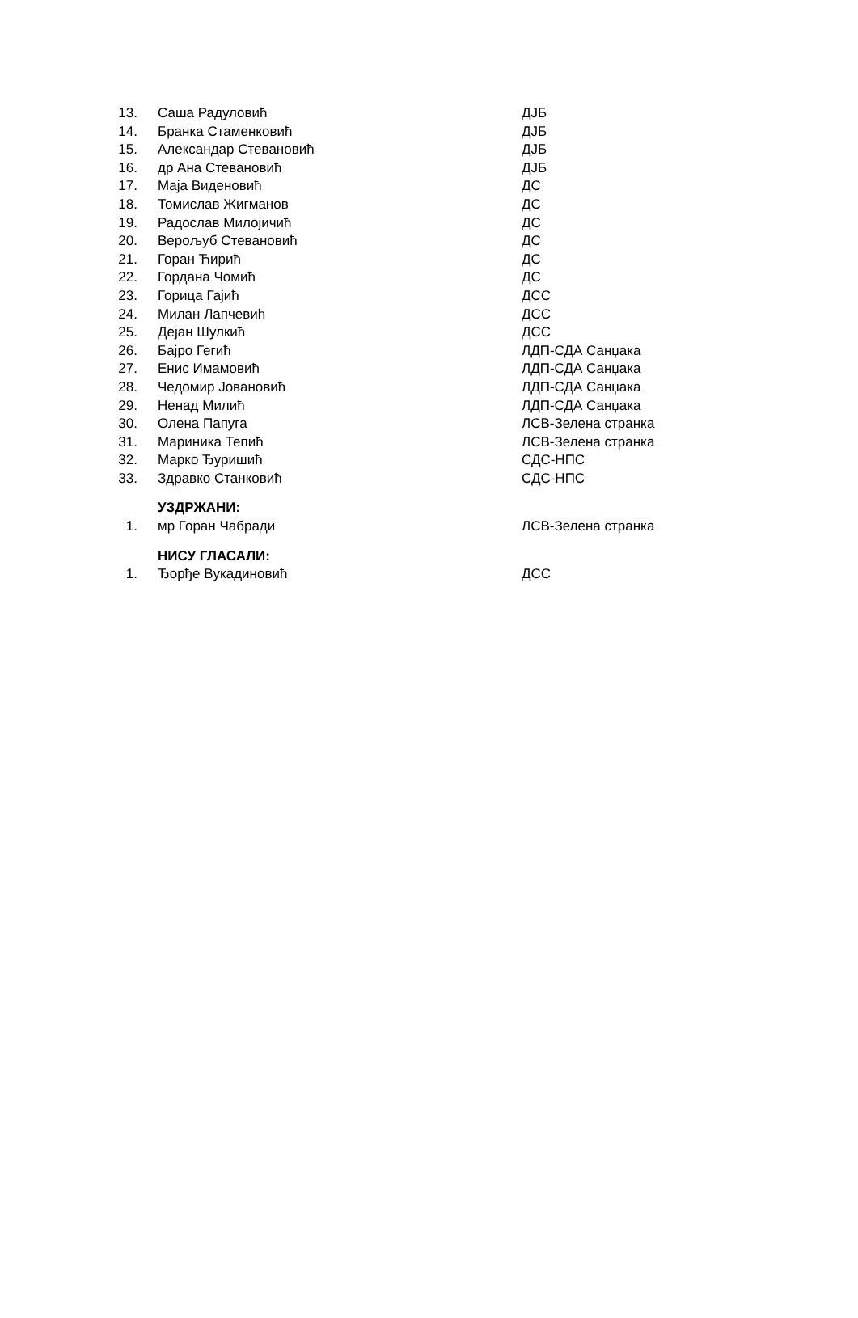| 13. | Саша Радуловић | ДЈБ |
| 14. | Бранка Стаменковић | ДЈБ |
| 15. | Александар Стевановић | ДЈБ |
| 16. | др Ана Стевановић | ДЈБ |
| 17. | Маја Виденовић | ДС |
| 18. | Томислав Жигманов | ДС |
| 19. | Радослав Милојичић | ДС |
| 20. | Верољуб Стевановић | ДС |
| 21. | Горан Ћирић | ДС |
| 22. | Гордана Чомић | ДС |
| 23. | Горица Гајић | ДСС |
| 24. | Милан Лапчевић | ДСС |
| 25. | Дејан Шулкић | ДСС |
| 26. | Бајро Гегић | ЛДП-СДА Санџака |
| 27. | Енис Имамовић | ЛДП-СДА Санџака |
| 28. | Чедомир Јовановић | ЛДП-СДА Санџака |
| 29. | Ненад Милић | ЛДП-СДА Санџака |
| 30. | Олена Папуга | ЛСВ-Зелена странка |
| 31. | Мариника Тепић | ЛСВ-Зелена странка |
| 32. | Марко Ђуришић | СДС-НПС |
| 33. | Здравко Станковић | СДС-НПС |
| | УЗДРЖАНИ: | |
| 1. | мр Горан Чабради | ЛСВ-Зелена странка |
| | НИСУ ГЛАСАЛИ: | |
| 1. | Ђорђе Вукадиновић | ДСС |